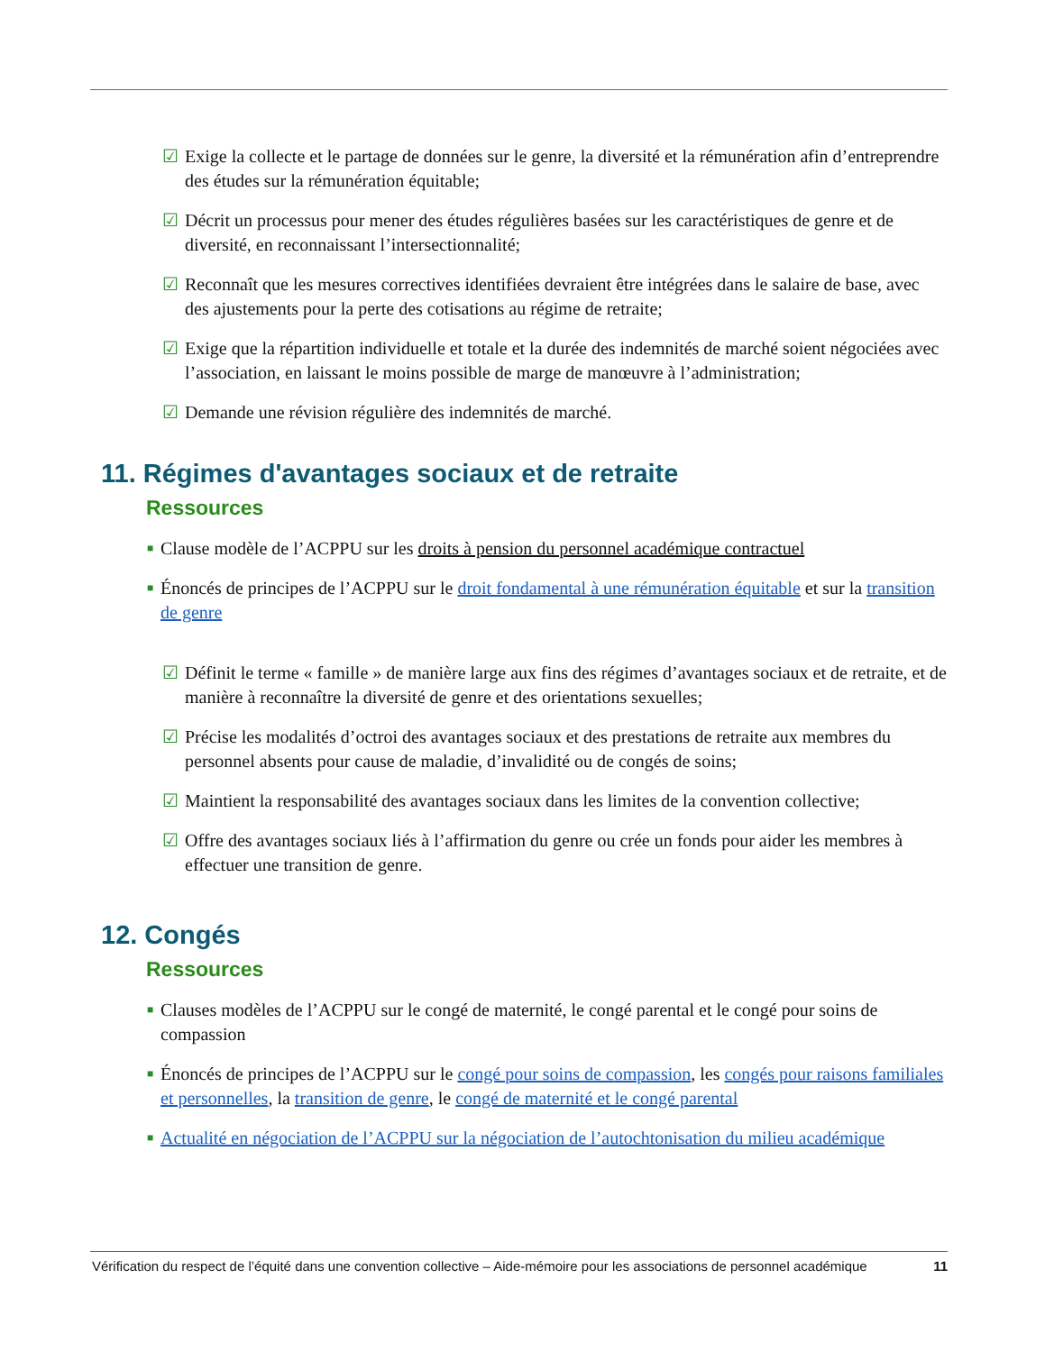☑ Exige la collecte et le partage de données sur le genre, la diversité et la rémunération afin d’entreprendre des études sur la rémunération équitable;
☑ Décrit un processus pour mener des études régulières basées sur les caractéristiques de genre et de diversité, en reconnaissant l’intersectionnalité;
☑ Reconnaît que les mesures correctives identifiées devraient être intégrées dans le salaire de base, avec des ajustements pour la perte des cotisations au régime de retraite;
☑ Exige que la répartition individuelle et totale et la durée des indemnités de marché soient négociées avec l’association, en laissant le moins possible de marge de manœuvre à l’administration;
☑ Demande une révision régulière des indemnités de marché.
11. Régimes d'avantages sociaux et de retraite
Ressources
■ Clause modèle de l’ACPPU sur les droits à pension du personnel académique contractuel
■ Énoncés de principes de l’ACPPU sur le droit fondamental à une rémunération équitable et sur la transition de genre
☑ Définit le terme « famille » de manière large aux fins des régimes d’avantages sociaux et de retraite, et de manière à reconnaître la diversité de genre et des orientations sexuelles;
☑ Précise les modalités d’octroi des avantages sociaux et des prestations de retraite aux membres du personnel absents pour cause de maladie, d’invalidité ou de congés de soins;
☑ Maintient la responsabilité des avantages sociaux dans les limites de la convention collective;
☑ Offre des avantages sociaux liés à l’affirmation du genre ou crée un fonds pour aider les membres à effectuer une transition de genre.
12. Congés
Ressources
■ Clauses modèles de l’ACPPU sur le congé de maternité, le congé parental et le congé pour soins de compassion
■ Énoncés de principes de l’ACPPU sur le congé pour soins de compassion, les congés pour raisons familiales et personnelles, la transition de genre, le congé de maternité et le congé parental
■ Actualité en négociation de l’ACPPU sur la négociation de l’autochtonisation du milieu académique
Vérification du respect de l’équité dans une convention collective – Aide-mémoire pour les associations de personnel académique 11